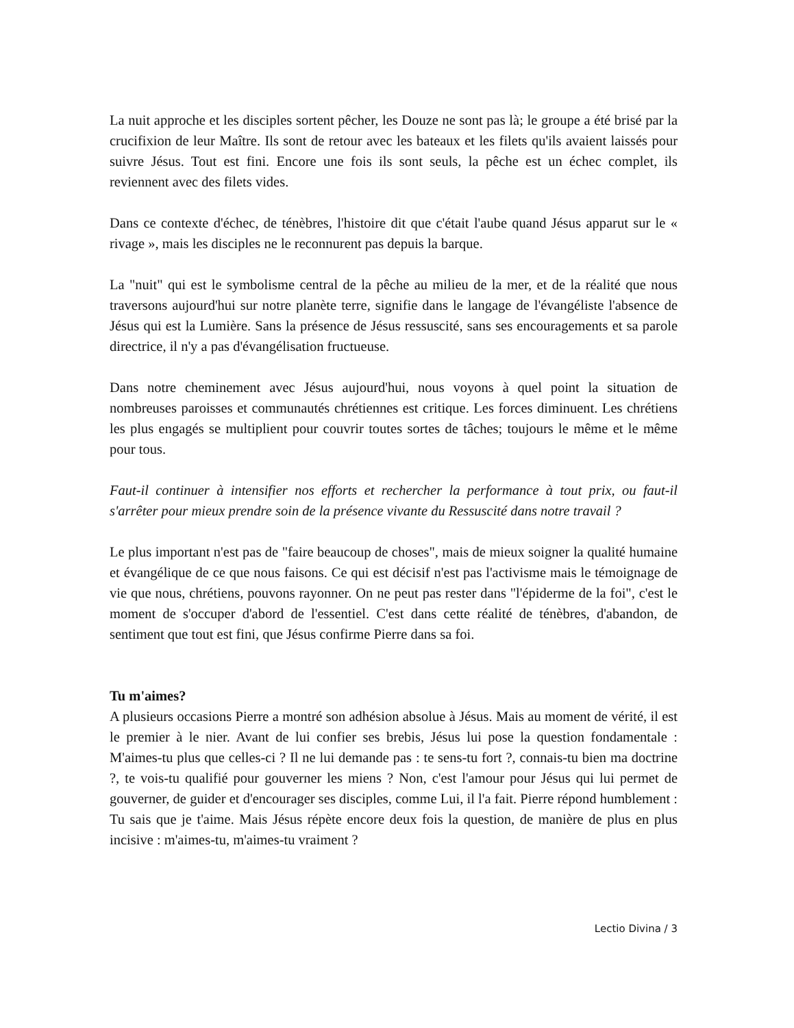La nuit approche et les disciples sortent pêcher, les Douze ne sont pas là; le groupe a été brisé par la crucifixion de leur Maître. Ils sont de retour avec les bateaux et les filets qu'ils avaient laissés pour suivre Jésus. Tout est fini. Encore une fois ils sont seuls, la pêche est un échec complet, ils reviennent avec des filets vides.
Dans ce contexte d'échec, de ténèbres, l'histoire dit que c'était l'aube quand Jésus apparut sur le « rivage », mais les disciples ne le reconnurent pas depuis la barque.
La "nuit" qui est le symbolisme central de la pêche au milieu de la mer, et de la réalité que nous traversons aujourd'hui sur notre planète terre, signifie dans le langage de l'évangéliste l'absence de Jésus qui est la Lumière. Sans la présence de Jésus ressuscité, sans ses encouragements et sa parole directrice, il n'y a pas d'évangélisation fructueuse.
Dans notre cheminement avec Jésus aujourd'hui, nous voyons à quel point la situation de nombreuses paroisses et communautés chrétiennes est critique. Les forces diminuent. Les chrétiens les plus engagés se multiplient pour couvrir toutes sortes de tâches; toujours le même et le même pour tous.
Faut-il continuer à intensifier nos efforts et rechercher la performance à tout prix, ou faut-il s'arrêter pour mieux prendre soin de la présence vivante du Ressuscité dans notre travail ?
Le plus important n'est pas de "faire beaucoup de choses", mais de mieux soigner la qualité humaine et évangélique de ce que nous faisons. Ce qui est décisif n'est pas l'activisme mais le témoignage de vie que nous, chrétiens, pouvons rayonner. On ne peut pas rester dans "l'épiderme de la foi", c'est le moment de s'occuper d'abord de l'essentiel. C'est dans cette réalité de ténèbres, d'abandon, de sentiment que tout est fini, que Jésus confirme Pierre dans sa foi.
Tu m'aimes?
A plusieurs occasions Pierre a montré son adhésion absolue à Jésus. Mais au moment de vérité, il est le premier à le nier. Avant de lui confier ses brebis, Jésus lui pose la question fondamentale : M'aimes-tu plus que celles-ci ? Il ne lui demande pas : te sens-tu fort ?, connais-tu bien ma doctrine ?, te vois-tu qualifié pour gouverner les miens ? Non, c'est l'amour pour Jésus qui lui permet de gouverner, de guider et d'encourager ses disciples, comme Lui, il l'a fait. Pierre répond humblement : Tu sais que je t'aime. Mais Jésus répète encore deux fois la question, de manière de plus en plus incisive : m'aimes-tu, m'aimes-tu vraiment ?
Lectio Divina / 3